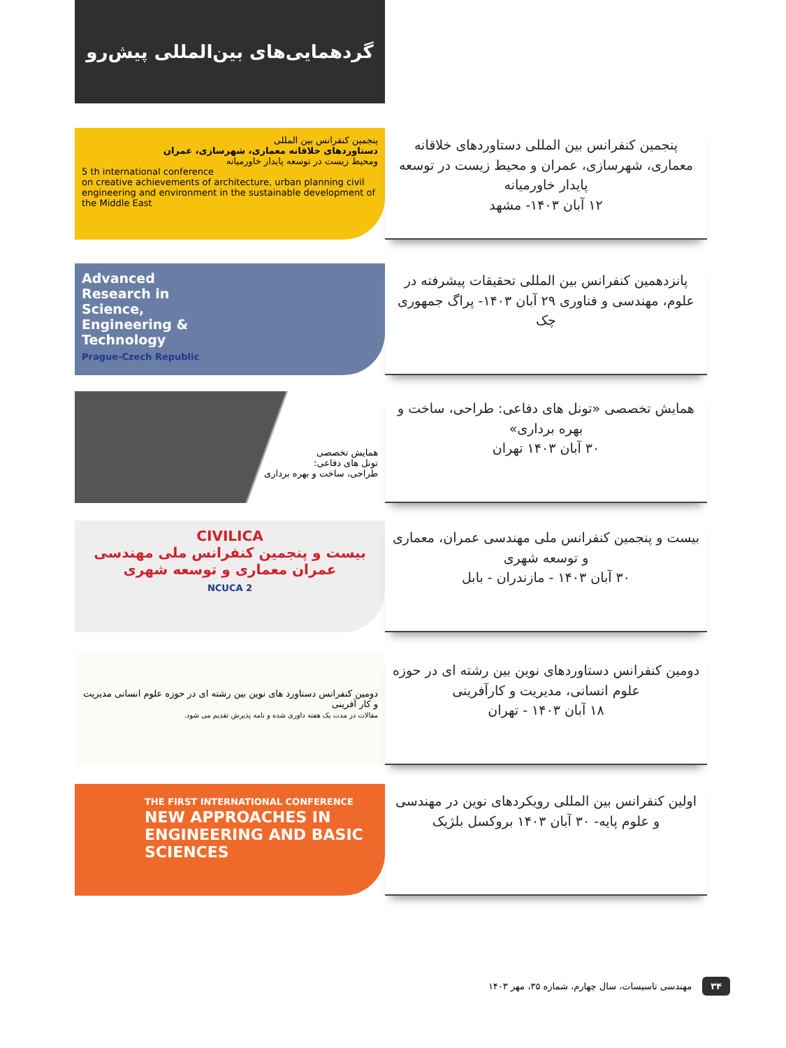گردهمایی‌های بین‌المللی پیش‌رو
پنجمین کنفرانس بین المللی
دستاوردهای خلاقانه معماری، شهرسازی، عمران
ومحیط زیست در توسعه پایدار خاورمیانه
5 th international conference
on creative achievements of architecture, urban planning civil engineering and environment in the sustainable development of the Middle East
پنجمین کنفرانس بین المللی دستاوردهای خلاقانه معماری، شهرسازی، عمران و محیط زیست در توسعه پایدار خاورمیانه
۱۲ آبان ۱۴۰۳- مشهد
Advanced
Research in
Science,
Engineering &
Technology
Prague-Czech Republic
پانزدهمین کنفرانس بین المللی تحقیقات پیشرفته در علوم، مهندسی و فناوری ۲۹ آبان ۱۴۰۳- پراگ جمهوری چک
همایش تخصصی
تونل های دفاعی:
طراحی، ساخت و بهره برداری
همایش تخصصی «تونل های دفاعی: طراحی، ساخت و بهره برداری»
۳۰ آبان ۱۴۰۳ تهران
CIVILICA
بیست و پنجمین کنفرانس ملی مهندسی عمران معماری و توسعه شهری
NCUCA 2
بیست و پنجمین کنفرانس ملی مهندسی عمران، معماری و توسعه شهری
۳۰ آبان ۱۴۰۳ - مازندران - بابل
دومین کنفرانس دستاورد های نوین بین رشته ای در حوزه علوم انسانی مدیریت و کار آفرینی
مقالات در مدت یک هفته داوری شده و نامه پذیرش تقدیم می شود.
دومین کنفرانس دستاوردهای نوین بین رشته ای در حوزه علوم انسانی، مدیریت و کارآفرینی
۱۸ آبان ۱۴۰۳ - تهران
THE FIRST INTERNATIONAL CONFERENCE
NEW APPROACHES IN ENGINEERING AND BASIC SCIENCES
اولین کنفرانس بین المللی رویکردهای نوین در مهندسی و علوم پایه- ۳۰ آبان ۱۴۰۳ بروکسل بلژیک
۳۴ مهندسی تاسیسات، سال چهارم، شماره ۳۵، مهر ۱۴۰۳